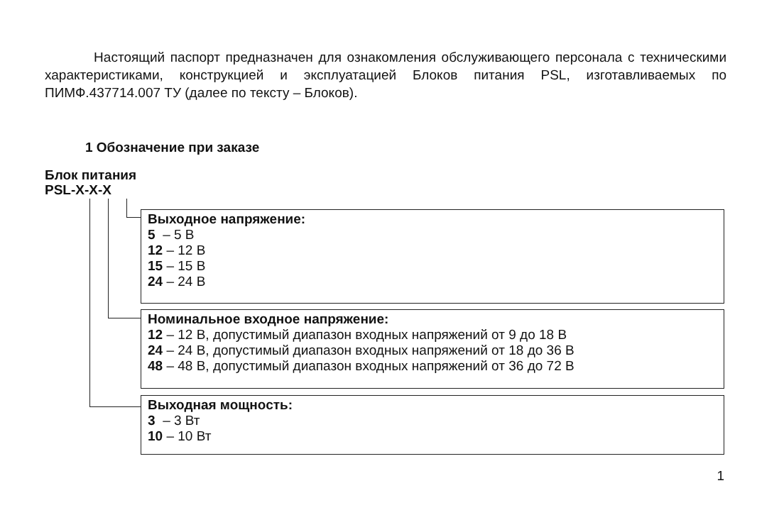Настоящий паспорт предназначен для ознакомления обслуживающего персонала с техническими характеристиками, конструкцией и эксплуатацией Блоков питания PSL, изготавливаемых по ПИМФ.437714.007 ТУ (далее по тексту – Блоков).
1 Обозначение при заказе
Блок питания
PSL-X-X-X
Выходное напряжение:
5 – 5 В
12 – 12 В
15 – 15 В
24 – 24 В
Номинальное входное напряжение:
12 – 12 В, допустимый диапазон входных напряжений от 9 до 18 В
24 – 24 В, допустимый диапазон входных напряжений от 18 до 36 В
48 – 48 В, допустимый диапазон входных напряжений от 36 до 72 В
Выходная мощность:
3 – 3 Вт
10 – 10 Вт
1